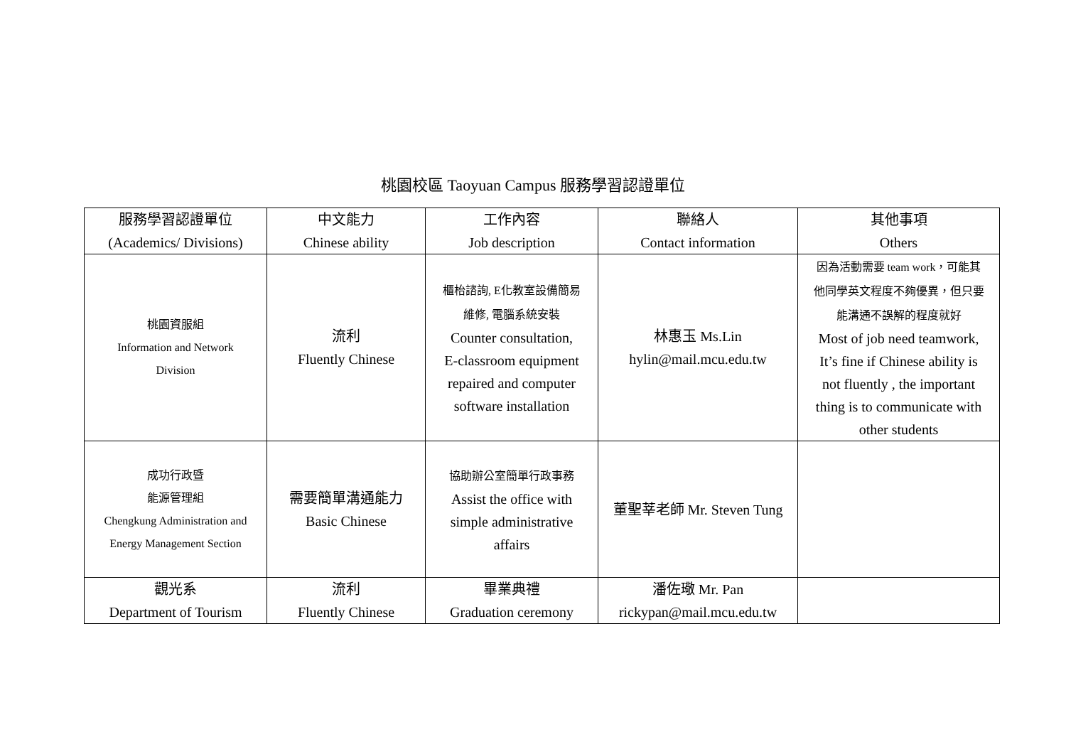桃園校區 Taoyuan Campus 服務學習認證單位
| 服務學習認證單位 (Academics/ Divisions) | 中文能力 Chinese ability | 工作內容 Job description | 聯絡人 Contact information | 其他事項 Others |
| --- | --- | --- | --- | --- |
| 桃園資服組 Information and Network Division | 流利 Fluently Chinese | 櫃枱諮詢, E化教室設備簡易 維修, 電腦系統安裝 Counter consultation, E-classroom equipment repaired and computer software installation | 林惠玉 Ms.Lin hylin@mail.mcu.edu.tw | 因為活動需要 team work，可能其 他同學英文程度不夠優異，但只要 能溝通不誤解的程度就好 Most of job need teamwork, It’s fine if Chinese ability is not fluently , the important thing is to communicate with other students |
| 成功行政暨 能源管理組 Chengkung Administration and Energy Management Section | 需要簡單溝通能力 Basic Chinese | 協助辦公室簡單行政事務 Assist the office with simple administrative affairs | 董聖莘老師 Mr. Steven Tung | |
| 觀光系 Department of Tourism | 流利 Fluently Chinese | 畢業典禮 Graduation ceremony | 潘佐璥 Mr. Pan rickypan@mail.mcu.edu.tw | |